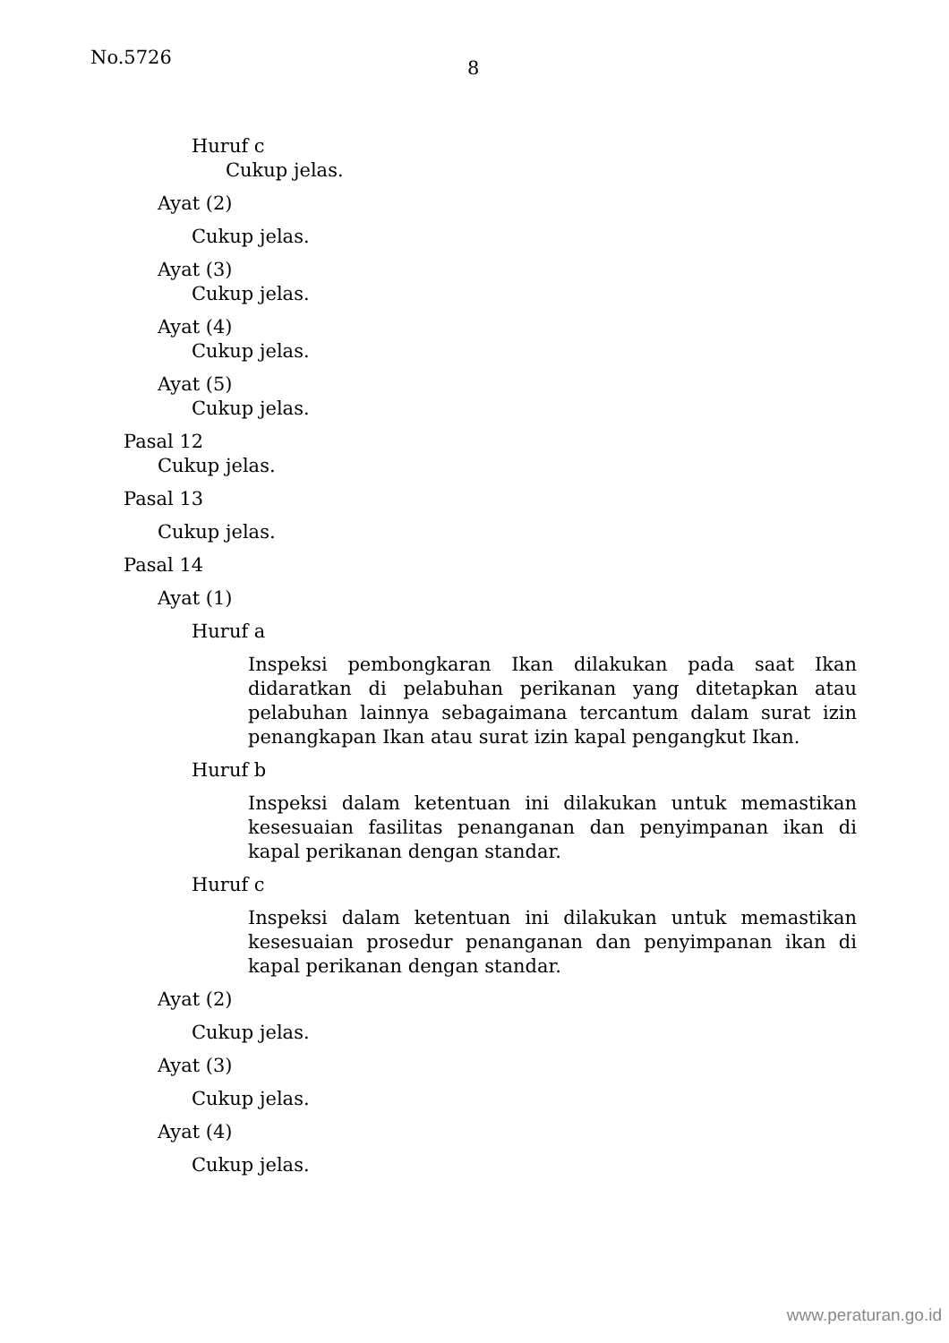No.5726 8
Huruf c
Cukup jelas.
Ayat (2)
Cukup jelas.
Ayat (3)
Cukup jelas.
Ayat (4)
Cukup jelas.
Ayat (5)
Cukup jelas.
Pasal 12
Cukup jelas.
Pasal 13
Cukup jelas.
Pasal 14
Ayat (1)
Huruf a
Inspeksi pembongkaran Ikan dilakukan pada saat Ikan didaratkan di pelabuhan perikanan yang ditetapkan atau pelabuhan lainnya sebagaimana tercantum dalam surat izin penangkapan Ikan atau surat izin kapal pengangkut Ikan.
Huruf b
Inspeksi dalam ketentuan ini dilakukan untuk memastikan kesesuaian fasilitas penanganan dan penyimpanan ikan di kapal perikanan dengan standar.
Huruf c
Inspeksi dalam ketentuan ini dilakukan untuk memastikan kesesuaian prosedur penanganan dan penyimpanan ikan di kapal perikanan dengan standar.
Ayat (2)
Cukup jelas.
Ayat (3)
Cukup jelas.
Ayat (4)
Cukup jelas.
www.peraturan.go.id